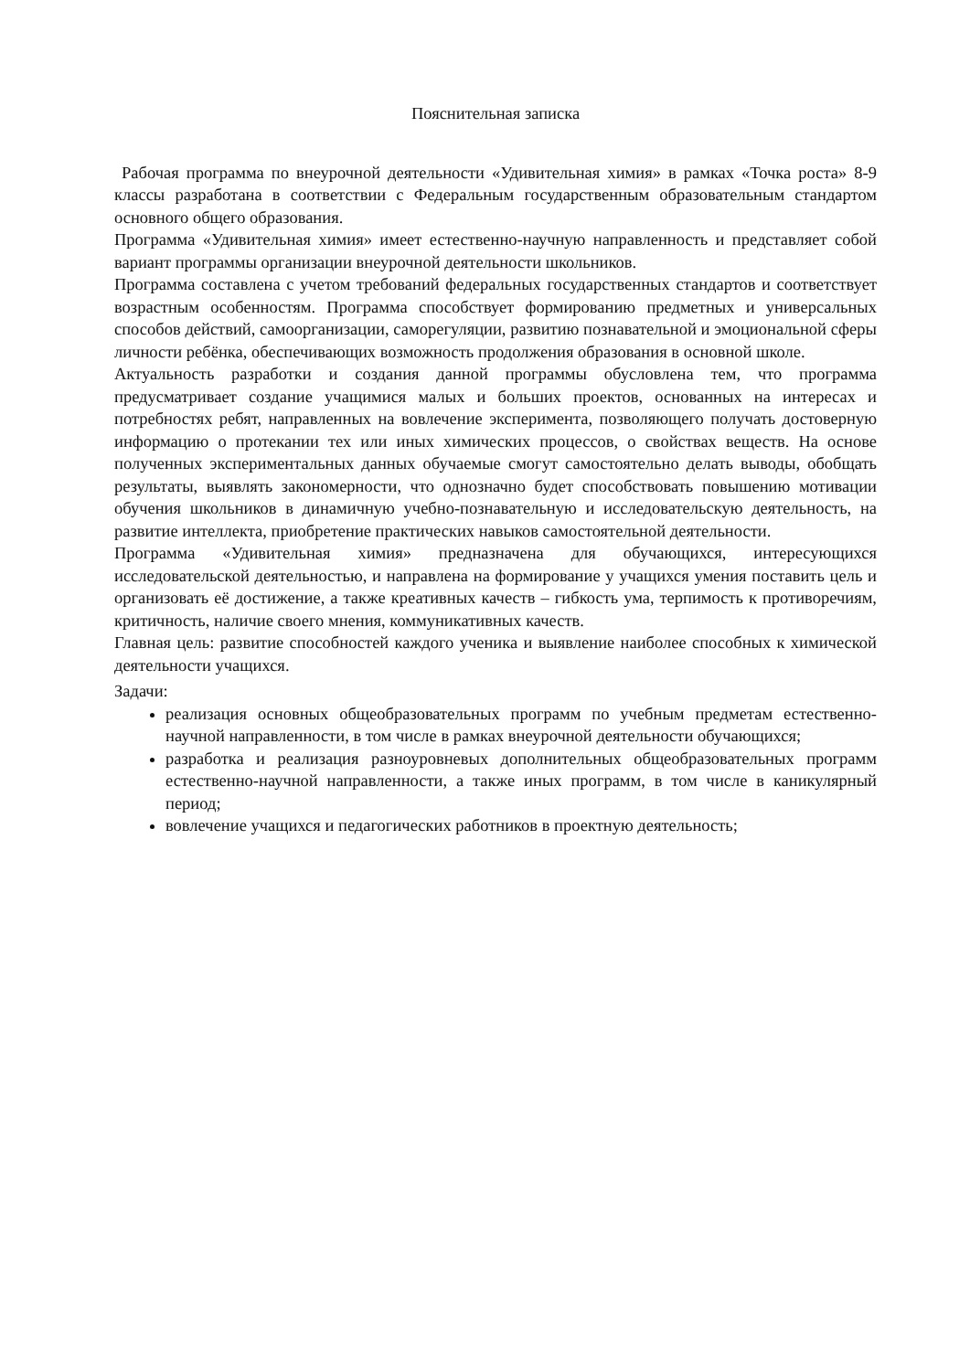Пояснительная записка
Рабочая программа по внеурочной деятельности «Удивительная химия» в рамках «Точка роста» 8-9 классы разработана в соответствии с Федеральным государственным образовательным стандартом основного общего образования.
Программа «Удивительная химия» имеет естественно-научную направленность и представляет собой вариант программы организации внеурочной деятельности школьников.
Программа составлена с учетом требований федеральных государственных стандартов и соответствует возрастным особенностям. Программа способствует формированию предметных и универсальных способов действий, самоорганизации, саморегуляции, развитию познавательной и эмоциональной сферы личности ребёнка, обеспечивающих возможность продолжения образования в основной школе.
Актуальность разработки и создания данной программы обусловлена тем, что программа предусматривает создание учащимися малых и больших проектов, основанных на интересах и потребностях ребят, направленных на вовлечение эксперимента, позволяющего получать достоверную информацию о протекании тех или иных химических процессов, о свойствах веществ. На основе полученных экспериментальных данных обучаемые смогут самостоятельно делать выводы, обобщать результаты, выявлять закономерности, что однозначно будет способствовать повышению мотивации обучения школьников в динамичную учебно-познавательную и исследовательскую деятельность, на развитие интеллекта, приобретение практических навыков самостоятельной деятельности.
Программа «Удивительная химия» предназначена для обучающихся, интересующихся исследовательской деятельностью, и направлена на формирование у учащихся умения поставить цель и организовать её достижение, а также креативных качеств – гибкость ума, терпимость к противоречиям, критичность, наличие своего мнения, коммуникативных качеств.
Главная цель: развитие способностей каждого ученика и выявление наиболее способных к химической деятельности учащихся.
Задачи:
реализация основных общеобразовательных программ по учебным предметам естественно-научной направленности, в том числе в рамках внеурочной деятельности обучающихся;
разработка и реализация разноуровневых дополнительных общеобразовательных программ естественно-научной направленности, а также иных программ, в том числе в каникулярный период;
вовлечение учащихся и педагогических работников в проектную деятельность;